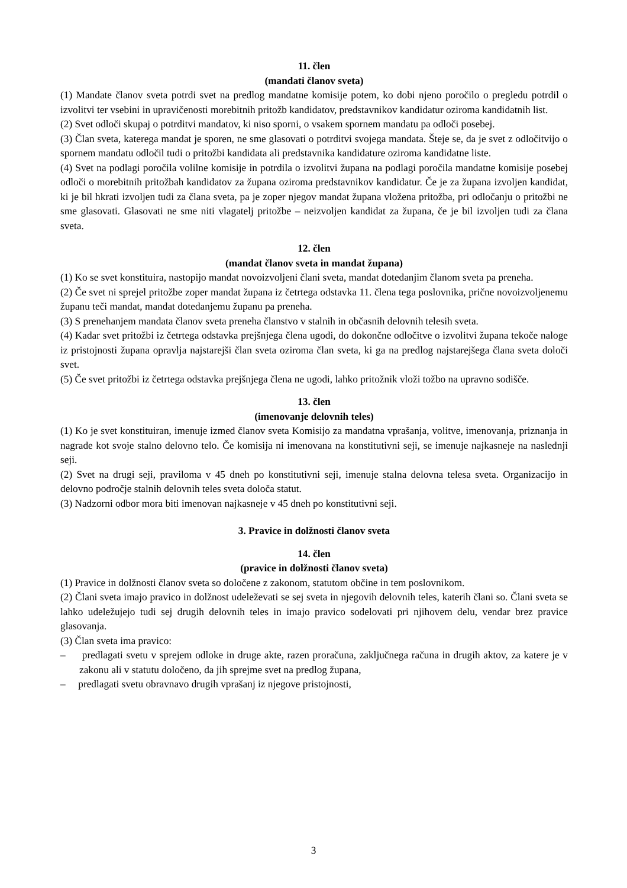11. člen
(mandati članov sveta)
(1) Mandate članov sveta potrdi svet na predlog mandatne komisije potem, ko dobi njeno poročilo o pregledu potrdil o izvolitvi ter vsebini in upravičenosti morebitnih pritožb kandidatov, predstavnikov kandidatur oziroma kandidatnih list.
(2) Svet odloči skupaj o potrditvi mandatov, ki niso sporni, o vsakem spornem mandatu pa odloči posebej.
(3) Član sveta, katerega mandat je sporen, ne sme glasovati o potrditvi svojega mandata. Šteje se, da je svet z odločitvijo o spornem mandatu odločil tudi o pritožbi kandidata ali predstavnika kandidature oziroma kandidatne liste.
(4) Svet na podlagi poročila volilne komisije in potrdila o izvolitvi župana na podlagi poročila mandatne komisije posebej odloči o morebitnih pritožbah kandidatov za župana oziroma predstavnikov kandidatur. Če je za župana izvoljen kandidat, ki je bil hkrati izvoljen tudi za člana sveta, pa je zoper njegov mandat župana vložena pritožba, pri odločanju o pritožbi ne sme glasovati. Glasovati ne sme niti vlagatelj pritožbe – neizvoljen kandidat za župana, če je bil izvoljen tudi za člana sveta.
12. člen
(mandat članov sveta in mandat župana)
(1) Ko se svet konstituira, nastopijo mandat novoizvoljeni člani sveta, mandat dotedanjim članom sveta pa preneha.
(2) Če svet ni sprejel pritožbe zoper mandat župana iz četrtega odstavka 11. člena tega poslovnika, prične novoizvoljenemu županu teči mandat, mandat dotedanjemu županu pa preneha.
(3) S prenehanjem mandata članov sveta preneha članstvo v stalnih in občasnih delovnih telesih sveta.
(4) Kadar svet pritožbi iz četrtega odstavka prejšnjega člena ugodi, do dokončne odločitve o izvolitvi župana tekoče naloge iz pristojnosti župana opravlja najstarejši član sveta oziroma član sveta, ki ga na predlog najstarejšega člana sveta določi svet.
(5) Če svet pritožbi iz četrtega odstavka prejšnjega člena ne ugodi, lahko pritožnik vloži tožbo na upravno sodišče.
13. člen
(imenovanje delovnih teles)
(1) Ko je svet konstituiran, imenuje izmed članov sveta Komisijo za mandatna vprašanja, volitve, imenovanja, priznanja in nagrade kot svoje stalno delovno telo. Če komisija ni imenovana na konstitutivni seji, se imenuje najkasneje na naslednji seji.
(2) Svet na drugi seji, praviloma v 45 dneh po konstitutivni seji, imenuje stalna delovna telesa sveta. Organizacijo in delovno področje stalnih delovnih teles sveta določa statut.
(3) Nadzorni odbor mora biti imenovan najkasneje v 45 dneh po konstitutivni seji.
3. Pravice in dolžnosti članov sveta
14. člen
(pravice in dolžnosti članov sveta)
(1) Pravice in dolžnosti članov sveta so določene z zakonom, statutom občine in tem poslovnikom.
(2) Člani sveta imajo pravico in dolžnost udeleževati se sej sveta in njegovih delovnih teles, katerih člani so. Člani sveta se lahko udeležujejo tudi sej drugih delovnih teles in imajo pravico sodelovati pri njihovem delu, vendar brez pravice glasovanja.
(3) Član sveta ima pravico:
– predlagati svetu v sprejem odloke in druge akte, razen proračuna, zaključnega računa in drugih aktov, za katere je v zakonu ali v statutu določeno, da jih sprejme svet na predlog župana,
– predlagati svetu obravnavo drugih vprašanj iz njegove pristojnosti,
3